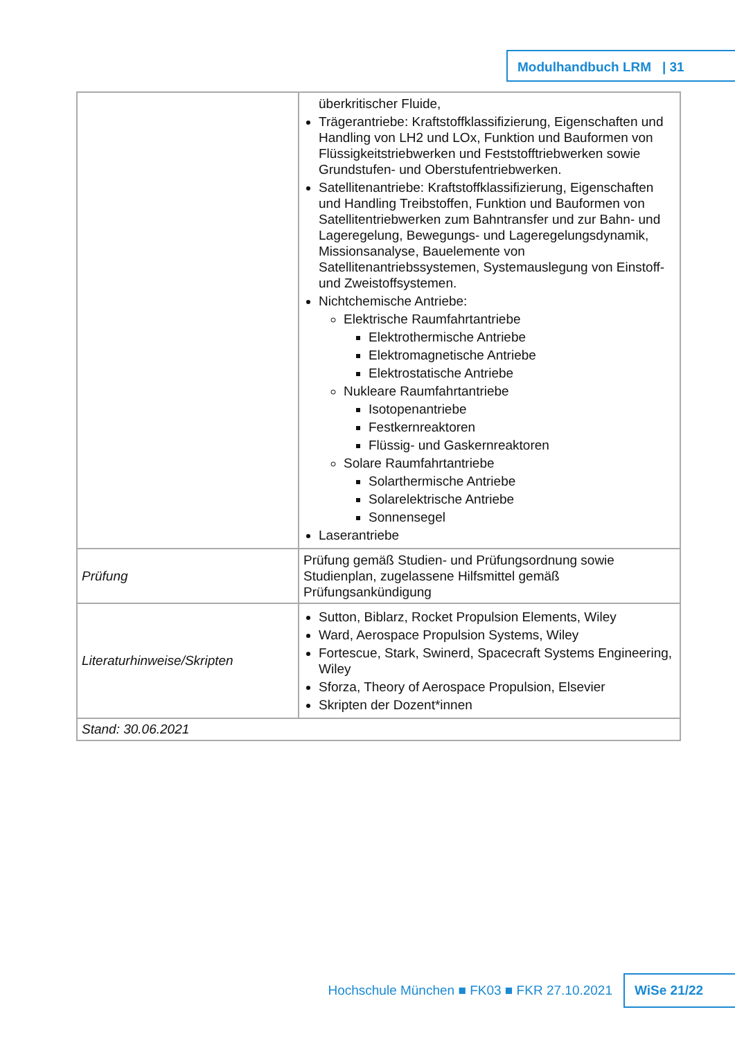Modulhandbuch LRM | 31
| | überkritischer Fluide, Trägerantriebe: Kraftstoffklassifizierung, Eigenschaften und Handling von LH2 und LOx, Funktion und Bauformen von Flüssigkeitstriebwerken und Feststofftriebwerken sowie Grundstufen- und Oberstufentriebwerken. Satellitenantriebe: Kraftstoffklassifizierung, Eigenschaften und Handling Treibstoffen, Funktion und Bauformen von Satellitentriebwerken zum Bahntransfer und zur Bahn- und Lageregelung, Bewegungs- und Lageregelungsdynamik, Missionsanalyse, Bauelemente von Satellitenantriebssystemen, Systemauslegung von Einstoff- und Zweistoffsystemen. Nichtchemische Antriebe: Elektrische Raumfahrtantriebe Elektrothermische Antriebe Elektromagnetische Antriebe Elektrostatische Antriebe Nukleare Raumfahrtantriebe Isotopenantriebe Festkernreaktoren Flüssig- und Gaskernreaktoren Solare Raumfahrtantriebe Solarthermische Antriebe Solarelektrische Antriebe Sonnensegel Laserantriebe |
| Prüfung | Prüfung gemäß Studien- und Prüfungsordnung sowie Studienplan, zugelassene Hilfsmittel gemäß Prüfungsankündigung |
| Literaturhinweise/Skripten | Sutton, Biblarz, Rocket Propulsion Elements, Wiley Ward, Aerospace Propulsion Systems, Wiley Fortescue, Stark, Swinerd, Spacecraft Systems Engineering, Wiley Sforza, Theory of Aerospace Propulsion, Elsevier Skripten der Dozent*innen |
| Stand: 30.06.2021 | |
Hochschule München ■ FK03 ■ FKR 27.10.2021
WiSe 21/22